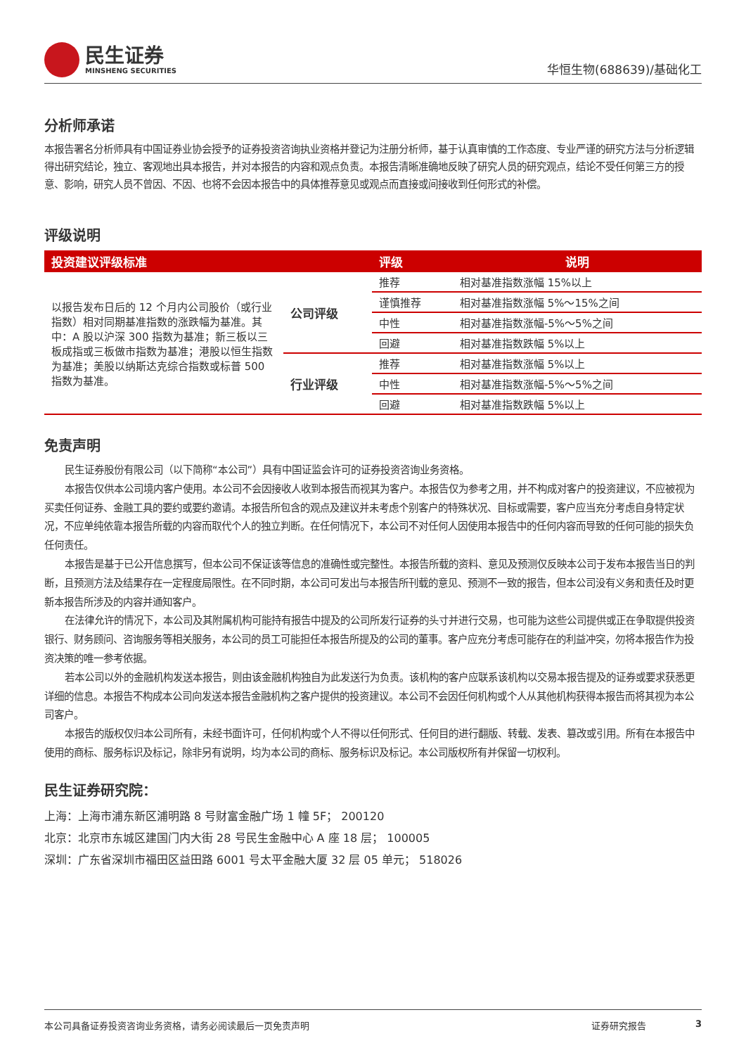民生证券
MINSHENG SECURITIES
华恒生物(688639)/基础化工
分析师承诺
本报告署名分析师具有中国证券业协会授予的证券投资咨询执业资格并登记为注册分析师，基于认真审慎的工作态度、专业严谨的研究方法与分析逻辑得出研究结论，独立、客观地出具本报告，并对本报告的内容和观点负责。本报告清晰准确地反映了研究人员的研究观点，结论不受任何第三方的授意、影响，研究人员不曾因、不因、也将不会因本报告中的具体推荐意见或观点而直接或间接收到任何形式的补偿。
评级说明
| 投资建议评级标准 | | 评级 | 说明 |
| --- | --- | --- | --- |
| 以报告发布日后的 12 个月内公司股价（或行业指数）相对同期基准指数的涨跌幅为基准。其中：A 股以沪深 300 指数为基准；新三板以三板成指或三板做市指数为基准；港股以恒生指数为基准；美股以纳斯达克综合指数或标普 500 指数为基准。 | 公司评级 | 推荐 | 相对基准指数涨幅 15%以上 |
| | | 谨慎推荐 | 相对基准指数涨幅 5%～15%之间 |
| | | 中性 | 相对基准指数涨幅-5%～5%之间 |
| | | 回避 | 相对基准指数跌幅 5%以上 |
| | 行业评级 | 推荐 | 相对基准指数涨幅 5%以上 |
| | | 中性 | 相对基准指数涨幅-5%～5%之间 |
| | | 回避 | 相对基准指数跌幅 5%以上 |
免责声明
民生证券股份有限公司（以下简称“本公司”）具有中国证监会许可的证券投资咨询业务资格。
本报告仅供本公司境内客户使用。本公司不会因接收人收到本报告而视其为客户。本报告仅为参考之用，并不构成对客户的投资建议，不应被视为买卖任何证券、金融工具的要约或要约邀请。本报告所包含的观点及建议并未考虑个别客户的特殊状况、目标或需要，客户应当充分考虑自身特定状况，不应单纯依靠本报告所载的内容而取代个人的独立判断。在任何情况下，本公司不对任何人因使用本报告中的任何内容而导致的任何可能的损失负任何责任。
本报告是基于已公开信息撰写，但本公司不保证该等信息的准确性或完整性。本报告所载的资料、意见及预测仅反映本公司于发布本报告当日的判断，且预测方法及结果存在一定程度局限性。在不同时期，本公司可发出与本报告所刊载的意见、预测不一致的报告，但本公司没有义务和责任及时更新本报告所涉及的内容并通知客户。
在法律允许的情况下，本公司及其附属机构可能持有报告中提及的公司所发行证券的头寸并进行交易，也可能为这些公司提供或正在争取提供投资银行、财务顾问、咨询服务等相关服务，本公司的员工可能担任本报告所提及的公司的董事。客户应充分考虑可能存在的利益冲突，勿将本报告作为投资决策的唯一参考依据。
若本公司以外的金融机构发送本报告，则由该金融机构独自为此发送行为负责。该机构的客户应联系该机构以交易本报告提及的证券或要求获悉更详细的信息。本报告不构成本公司向发送本报告金融机构之客户提供的投资建议。本公司不会因任何机构或个人从其他机构获得本报告而将其视为本公司客户。
本报告的版权仅归本公司所有，未经书面许可，任何机构或个人不得以任何形式、任何目的进行翻版、转载、发表、篡改或引用。所有在本报告中使用的商标、服务标识及标记，除非另有说明，均为本公司的商标、服务标识及标记。本公司版权所有并保留一切权利。
民生证券研究院：
上海：上海市浦东新区浦明路 8 号财富金融广场 1 幢 5F； 200120
北京：北京市东城区建国门内大街 28 号民生金融中心 A 座 18 层； 100005
深圳：广东省深圳市福田区益田路 6001 号太平金融大厦 32 层 05 单元； 518026
本公司具备证券投资咨询业务资格，请务必阅读最后一页免责声明 证券研究报告 3